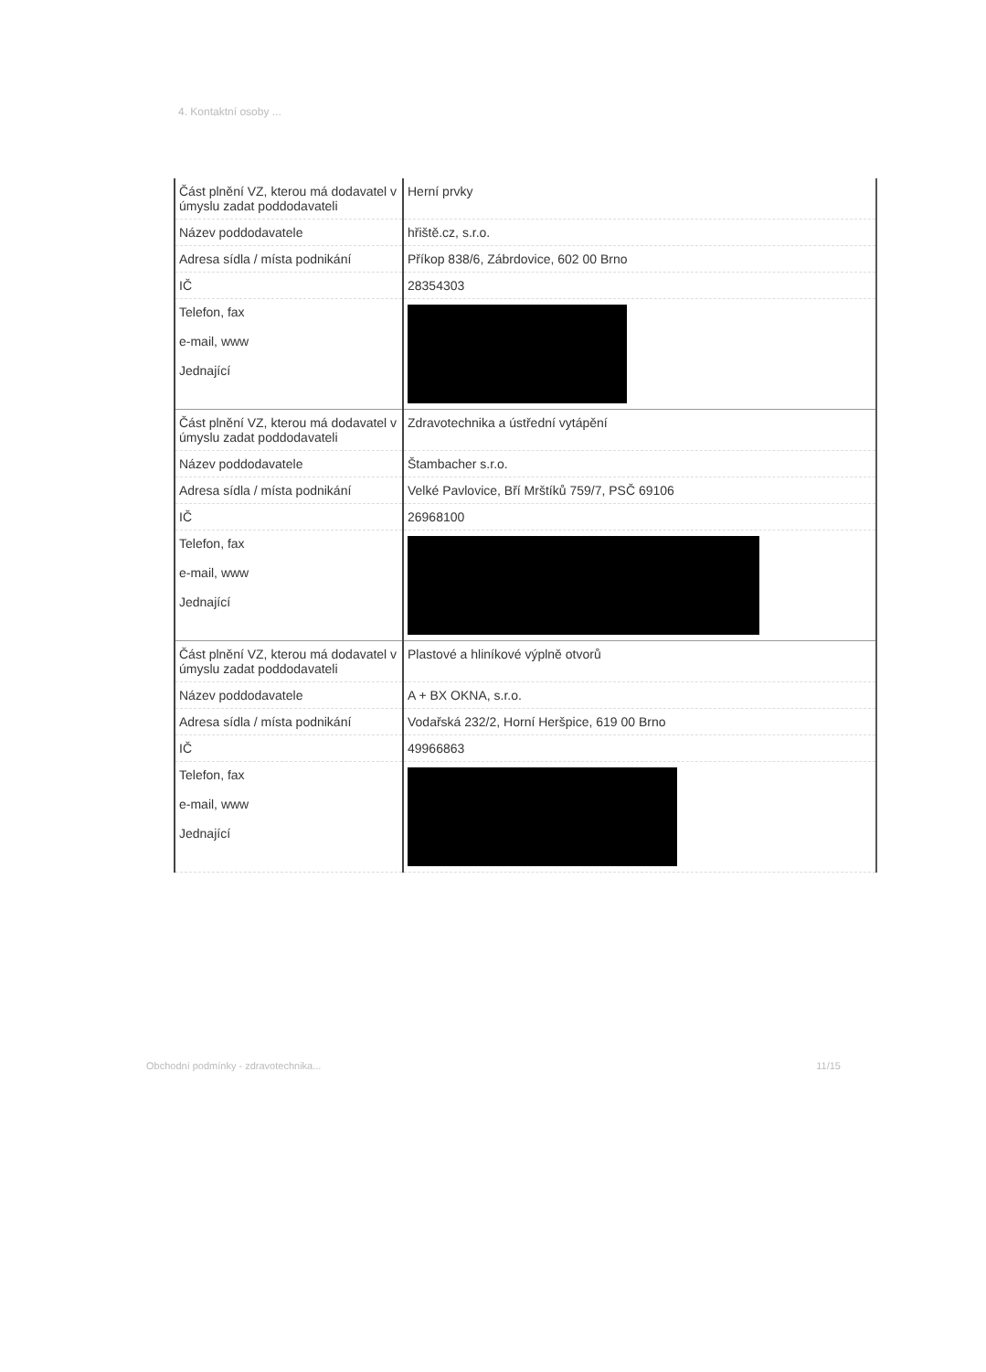4. Kontaktní osoby ...
| Část plnění VZ, kterou má dodavatel v úmyslu zadat poddodavateli | Herní prvky |
| Název poddodavatele | hřiště.cz, s.r.o. |
| Adresa sídla / místa podnikání | Příkop 838/6, Zábrdovice, 602 00 Brno |
| IČ | 28354303 |
| Telefon, fax e-mail, www Jednající | |
| Část plnění VZ, kterou má dodavatel v úmyslu zadat poddodavateli | Zdravotechnika a ústřední vytápění |
| Název poddodavatele | Štambacher s.r.o. |
| Adresa sídla / místa podnikání | Velké Pavlovice, Bří Mrštíků 759/7, PSČ 69106 |
| IČ | 26968100 |
| Telefon, fax e-mail, www Jednající | |
| Část plnění VZ, kterou má dodavatel v úmyslu zadat poddodavateli | Plastové a hliníkové výplně otvorů |
| Název poddodavatele | A + BX OKNA, s.r.o. |
| Adresa sídla / místa podnikání | Vodařská 232/2, Horní Heršpice, 619 00 Brno |
| IČ | 49966863 |
| Telefon, fax e-mail, www Jednající | |
Obchodní podmínky - zdravotechnika... 11/15